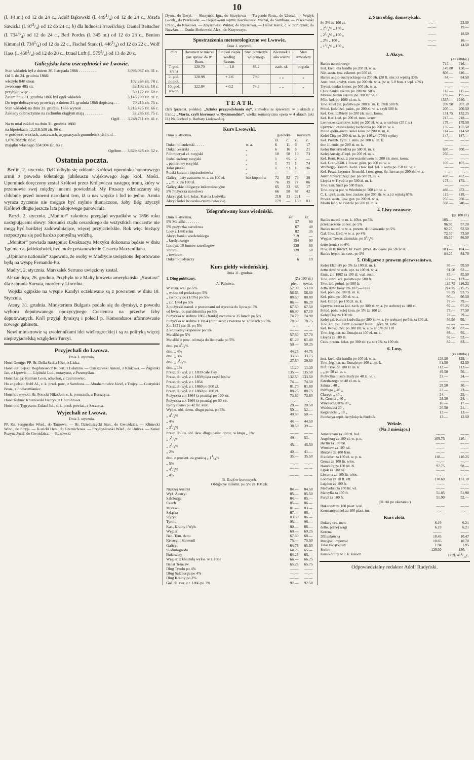10
(l. 18 m.) od 12 do 24 c., Adolf Bąkowski (l. 4491/4) od 12 do 24 c., Józefa Sawicka (l. 973/4) od 12 do 24 c.; b) dla ludności izraelickiej: Daniel Beitscher (l. 7343/4) od 12 do 24 c., Berl Pordes (l. 345 m.) od 12 do 23 c., Benion Kimmel (l. 7381/4) od 12 do 22 c., Fischel Stark (l. 4461/4) od 12 do 22 c., Wolf Hass (l. 4501/4) od 12 do 20 c., Izrael Luft (l. 5753/4) od 13 do 20 c.
Galicyjska kasa oszczędności we Lwowie.
| Stan wkładek był z dniem 30. listopada 1866 . . . . . . . . . | 3,096.037 złr. 31 c. |
| Od 1. do 24. grudnia 1866: | |
| włożyło 840 stron | 102.364 złr. 78 c. |
| zwrócono 485 str. | 52.192 złr. 18 c. |
| przybyło więc . . | 50.172 złr. 60 c. |
| Zatem dnia 31. grudnia 1866 był ogół wkładek . . . . . . . . | 3,146.209 złr. 91 c. |
| Do tego doliczywszy prowizyę z dniem 31. grudnia 1866 dopisaną . . . | 70.215 złr. 75 c. |
| Stan wkładek na dniu 31. grudnia 1866 wynosi . . . . . . . . | 3,216.425 złr. 66 c. |
| Zakłady dobroczynne na rachunku ciągłym mają . . . . . . . . . | 32,285 złr. 75 c. |
| Ogół . . . | 3,248.711 złr. 41 c. |
| Na to miał zakład na dniu 31. grudnia 1866: | |
| na hipotekach . 2,218.539 złr. 86 c. | |
| w gotówce, wexlach, zastawach, asygnacyach gmundeńskich i t. d. . 1,076.383 złr. 83 c. | |
| majątku własnego 334.904 złr. 83 c. | |
| Ogółem . . | 3,629.828 złr. 52 c. |
Ostatnia poczta.
Berlin, 2. stycznia. Dziś odbyło się oddanie Królowi upominku honorowego armii z powodu 60letniego jubileuszu wojskowego Jego król. Mości. Upominek doręczony został Królowi przez Królewicza następcę tronu, który w przemowie swej między innemi powiedział: My Prusacy odznaczamy się chlubnie przed innemi narodami tem, iż u nas wojsko i lud to jedno. Armia wyraża życzenie nie mogące być mylnie tłumaczone, żeby Bóg użyczył Królowi długie jeszcze lata pokojowego panowania.
Paryż, 2. stycznia. „Monitor“ zakończa przegląd wypadków w 1866 roku następującemi słowy: Stosunki rządu cesarskiego do wszystkich mocarstw nie mogą być bardziej zadowalniające, więcej przyjacielskie. Rok więc bieżący rozpoczyna się pod bardzo pomyślną wróżbą.
„Monitor“ powiada następnie: Ewakuacya Mexyku dokonana będzie w dniu 1go marca, jakiekolwiek być może postanowienie Cesarza Maxymiliana.
„Opinione nationale“ zapewnia, że osoby w Madrycie uwięzione deportowane będą na wyspę Fernando-Po.
Madryt, 2. stycznia. Marszałek Serrano uwięziony został.
Alexandrya, 26. grudnia. Przybyła tu z Malty korweta amerykańska „Swatara“ dla zabrania Surrata, mordercy Lincolna.
Wojska egipskie na wyspie Kandyi oczekiwane są z powrotem w dniu 18. Stycznia.
Ateny, 31. grudnia. Ministerium Bulgaris podało się do dymisyi, z powodu wyboru deputowanego opozycyjnego Crestenica na przeciw Izby deputowanych. Król przyjął dymisyą i polecił p. Komonduros uformowanie nowego gabinetu.
Nowi ministrowie są zwolennikami idei wielkogreckiej i są za polityką więcej nieprzyjacielską względem Turcyi.
Przyjechali do Lwowa.
Dnia 3. stycznia.
Hotel George: PP. Hr. Della Scalla Hier., z Liska.
Hotel europejski: Bogdanowicz Robert, z Lelatyna. — Ostaszewski Antoni, z Krakowa. — Zagórski Jan, z Lipowic. — Lipiński Lud., notaryusz, z Przemyślan.
Hotel Langa: Ratman Leon, adwokat, z Czerniowiec.
Ho angielski: Hubl Al., c. k. przeł. pow., z Sambora. — Abrahamowicz Józef, z Trójcy. — Gostyński Bron., z Podszumlaniec.
Hotel krakowski: Hr. Potocki Nikodem, c. k. porucznik, z Bursztyna.
Hotel Kuhna: Kruszewski Henryk, z Chorobrowa.
Hotel pod Tygrysem: Zulauf Jul., c. k. przeł. powiat., z Szczerca.
Wyjechali ze Lwowa.
Dnia 3. stycznia.
PP. Ks. Sanguszko Wład., do Tarnowa. — Hr. Dzieduszycki Stan., do Gwoździca. — Klimecki Winc., do Stryja. — Kozicki Hen., do Czernichowa. — Przybysławski Wład., do Unicza. — Kniaź Puzyna Józef, do Gwoździca. — Rakowski
Dyon., do Rosyi. — Skrzyński Ign., do Strzyżowa — Tergonde Rom., do Ulucza. — Wężyk Leonh., do Paszkówki. — Deputowani sejmu: Kaczkowski Michał, do Sambora. — Paszkowski Franc., do Krakowa. — Zbyszewski Wiktor, do Rzeszowa. — Haller Karol, c. k. porucznik, do Brzeżan. — Dunin-Borkowski Alex., do Krzywczyc.
Spostrzeżenia meteorologiczne we Lwowie.
Dnia 3. stycznia.
| Pora | Barometr w mierze par. sprow. do 0° Reau. | Stopień ciepła według Reaum. | Stan powietrza wilgotnego | Kierunek i siła wiatru | Stan atmosfery |
| --- | --- | --- | --- | --- | --- |
| 7. god. zrana | 320.70 | — 1.0 | 85.2 | zach. sł. | pogoda |
| 2. god. po poł. | 320.98 | + 2.6 | 79.0 | „ „ | „ |
| 10. god. wiecz. | 322.84 | + 0.2 | 74.3 | „ „ | „ |
T E A T R.
Dziś (przedst. polskie). „Sztuka przypodobania się“, komedya ze śpiewami w 3 aktach z franc.; „Marta, czyli kiermasz w Ryszmondzie“, wielka romantyczna opera w 4 aktach (akt II.) Na dochód p. Barbary Linkowskiej.
Kurs Lwowski.
| Dnia 3. stycznia. | | gotówką | | towarem | |
| | | zł. | c. | zł. | c. |
| Dukat holenderski . . . . . | w. a. | 6 | 11 | 6 | 17 |
| Dukat cesarski . . . . . | „ | 6 | 16 | 6 | 21 |
| Półimperyał zł. rosyjski | „ | 10 | 58 | 10 | 73 |
| Rubel srebrny rosyjski | „ | 1 | 95 | 2 | — |
| „ papierowy rosyjski | „ | 1 | 71 | 1 | 74 |
| Talar pruski | „ | 1 | 93 | 1 | 96 |
| Polski kurant i pięciozłotówka | „ | — | — | — | — |
| Galicyj. listy zastawne w. a. za 100 zł. | bez kuponów | 72 | 52 | 73 | 38 |
| „ „ m. k. za 100 zł. | | 76 | 19 | 77 | 06 |
| Galicyjskie obligacye indemnizacyjne | | 65 | 33 | 66 | 17 |
| 5% Pożyczka narodowa | | 66 | 58 | 67 | 42 |
| Akcye gal. kol. żelaz. Karola Ludwika | | 218 | 33 | 221 | — |
| Akcye kolei lwowsko-czerniowieckiej | | 179 | — | 180 | 83 |
Telegrafowany kurs wiedeński.
| Dnia 3. stycznia. | złr. | kr. |
| 5% Metaliki . . . . . . . | 57 | 80 |
| 5% pożyczka narodowa | 67 | 40 |
| Losy z 1860 roku | 82 | 35 |
| Akcye banku wiedeńskiego | 719 | — |
| „ kredytowego | 154 | 90 |
| Londyn, 10 funtów szterlingów | 130 | 80 |
| Srebro | 129 | 50 |
| „ towarem | — | — |
| Dukat pojedyńczy | 6 | 19 |
Kurs giełdy wiedeńskiej.
Dnia 31. grudnia
| 1. Dług publiczny. | (Za 100 zł.) | |
| A. Państwa. | pien. | towar. |
| W austr. wal. po 5% | 52.90 | 53.10 |
| „ wolne od podatku po 5% | 56.65 | 56.80 |
| „ zwrotny po (1/5%) po 5% | 88.60 | 88.80 |
| „ z r. 1864 po 5% | 86.— | 86.20 |
| Z pożyczki narod. z procentami od stycznia do lipca po 5% | 67.50 | 67.50 |
| od kwiet. do października po 5% | 66.90 | 67.10 |
| Pożyczka w srebrze 1865 (franki) zwrotna w 35 latach po 5% | 74.70 | 74.90 |
| Pożyczka w srebrze z 1864 (funt. szter.) zwrotna w 37 latach po 5% | 78.50 | 78.75 |
| Z r. 1851 ser. B. po 5% | —.— | —.— |
| Z konwersyi kuponów po 5% | —.— | —.— |
| Metaliki po 5% | 57.50 | 57.70 |
| Metaliki z proc. od maja do listopada po 5% | 61.20 | 61.40 |
| dtto. po 41/2% | 50.— | 50.25 |
| dtto. „ 4% | 44.25 | 44.75 |
| dtto. „ 3% | 33.50 | 33.75 |
| dtto. „ 21/2% | 27.50 | 29.50 |
| dtto. „ 1% | 11.20 | 11.30 |
| Przez. do wyl. z r. 1839 całe losy | 135.— | 135.50 |
| Przez. do wyl. z r. 1839 piąta część losów | 132.50 | 133.50 |
| Przez. do wyl. z r. 1854 | 74.— | 74.50 |
| Przez. do wyl. z r. 1860 po 500 zł. | 81.70 | 81.80 |
| Przez. do wyl. z r. 1860 po 100 zł. | 88.25 | 88.75 |
| Pożyczka z r. 1864 (z premią) po 100 złr. | 73.50 | 73.60 |
| Pożyczka z r. 1864 (z premią) po 50 złr. | —.— | —.— |
| Renty Como po 42 lir. aust. | 20.— | 20.50 |
| Wylos. obl. dawn. długu państ. po 5% | 50.— | 52.— |
| „ 41/2% | 49.50 | 50.— |
| „ 4% | 44.— | 44.50 |
| „ 31/2% | 38.50 | 39.— |
| Przez. do los. obl. daw. długu państ. oproc. w kraju „ 3% | —.— | —.— |
| „ 21/2% | 49.— | 51.— |
| „ 21/4% | 45.— | 45.50 |
| „ 2% | 40.— | 41.— |
| dtto. z procent. za granicą „ 11/4% | 35.— | 35.50 |
| „ 5% | —.— | —.— |
| „ 41/2% | —.— | —.— |
| „ 4% | —.— | —.— |
| B. Krajów koronnych. Obligacye indemn. po 5% za 100 złr. | | |
| Niższej Austryi | 84.— | 84.50 |
| Wyż. Austryi | 85.— | 85.50 |
| Salcburga | 84.— | 85.— |
| Czech | 85.— | 86.— |
| Morawii | 81.— | 83.— |
| Szląska | 87.— | 88.— |
| Styryi | 83.50 | 86.— |
| Tyrolu | 95.— | 98.— |
| Kar., Krainy i Wyb. | 80.— | 86.— |
| Węgier | 69.— | 69.25 |
| Ban. Tem. detto | 67.50 | 68.— |
| Kroacyi i Slawonii | 75.— | 75.50 |
| Galicyi | 64.75 | 65.50 |
| Siedmiogrodu | 64.25 | 65.— |
| Bukowiny | 64.25 | 65.— |
| Węgier. z klauzulą wylos. w r. 1867 | 66.— | 66.25 |
| Banat Temesw. | 65.25 | 65.75 |
| Dług Tyrolu po 4% | —.— | —.— |
| Dług Salcburgu po 4% | —.— | —.— |
| Dług Krainy po 2% | —.— | —.— |
| Gal. dł. zwr. z r. 1866 po 7% | 92.— | 92.50 |
2. Stan oblig. domestykaln.
| Po 3% za 100 zł. | —.— | 23.50 |
| „ 21/2% „ 100 „ | —.— | 19.— |
| „ 21/4% „ 100 „ | —.— | 18.50 |
| „ 2% „ 100 „ | —.— | 16.— |
| „ 13/4% „ 100 „ | —.— | 14.50 |
3. Akcye.
| | (Za sztukę.) | |
| Banku narodowego | 715.— | 716.— |
| Inst. kred. dla handlu po 200 zł. w. a. | 149.80 | 150.— |
| Niż.-austr. tow. eskomt. po 500 zł. | 608.— | 610.— |
| Banku anglo-austryackiego na 200 złr. (20 ft. ster.) z wpłatą 30% | 84.— | 84.50 |
| Aust. inst. kredyt. ziem. po 200 złr. w. a. (w sr. 5.0 fran. z wpł. 40%) | —.— | —.— |
| Tryest. banku komer. po 500 złr. w. a. | —.— | —.— |
| Czes. banku eskom. po 200 złr. 50% | 112.— | 115.— |
| Moraw. banku eskom. po 200 złr. w. a. | 192.— | 195.— |
| Póln. kol. po 1000 zł. m. k. | 1537.— | 1540.— |
| Tow. kolei żel. państwa po 200 zł. m. k. czyli 500 fr. | 206.90 | 207.10 |
| Połud. kolei żel. państ., po 200 zł. w. a. czyli 500 fr. | 200.— | 200.50 |
| Kol. Ces. Elżbiety po 200 złr. mon. konw. | 131.75 | 132.25 |
| Kol. Kar. Lud. po 200 zł. mon. konw. | 217.— | 218.— |
| Lwowsko-czerniow. kolej po 200 zł. w. a. w srebrze (20 f. s.) | 179.— | 179.50 |
| Uprzywil. czeska kolej zachodnia po 200 zł. w. a. | 155.— | 155.50 |
| Połud.-półn.-niem. kolei kom. po 200 zł. m. k. | 114.— | 114.50 |
| Kolei Cisy po 200 zł. m. k. po 140 zł. (70%) wpłaty | 147.— | 147.— |
| Kol. Preszb. Tyrn. I. emis. po 200 zł. m. k. | —.— | —.— |
| dtto II. emis. po 200 zł. m. k. | —.— | —.— |
| Kolej Busterhradzka po 500 zł. m. k. | 690.— | 700.— |
| Kolej Aussig.-Ciepl. po 200 zł. m. k. | 250.— | —.— |
| Kol. Bern. Ross. z pierwszeństwem po 200 złr. mon. konw. | —.— | —.— |
| Kol. Grac.-Köfl. i Towar. górn. po 200 zł. w. a. | 105.— | 107.— |
| Wolfsegg-Traunth. Kohl. i tow. kol. żel. 1 serya po 250 złr. w. a. | —.— | —.— |
| Kol. Peszt. Losonez-Neusohl. i tow. górn. Sz. Istwan po 200 złr. w. a. | —.— | —.— |
| Austr. towarz. żegl. par. po 500 zł. m. k. | 470.— | 472.— |
| Lloyda w Tryeście po 500 zł. m. k. | 173.— | 175.— |
| Tow. kan. Suez po 500 frank. | —.— | —.— |
| Tow. młyna par. w Wiedniu po 500 złr. w. a. | 468.— | 472.— |
| C. k. uprz. austr. tow. zastaw. (po 200 złr. w. a.) z wpłatą 60% | 115.— | 119.— |
| Powsz. austr. Tow. gaz. po 200 zł. w. a. | 255.— | 260.— |
| Mostu łańc. w Peszcie po 500 zł. m. k. | 338.— | 340.— |
4. Listy zastawne.
| | (za 100 zł.) | |
| Banku narod. w m. k. 10let. po 5% | 105.— | —.— |
| przeznaczone do los. po 5% | 96.90 | 97.20 |
| Banku narod. w w. a. przezn. do losowania po 5% | 92.25 | 92.50 |
| Gal. Tow. kred. w w. a. po 4% | 72.50 | 73.50 |
| Węgier. Towar. ziemskie. po 51/2% | 85.50 | 86.50 |
| detto (renta) po 6% | —.— | —.— |
| Pow. au tr. towarz. kr. ziem. przez. do losow. po 5% w sr. | 103.— | 104.— |
| Banku hypot. kr. czes. po 5% | 84.25 | 84.70 |
5. Obligacye z prawem pierwszeństwa.
| Kolej Elżbiety po 5% za 100 zł. m. k. | 99.— | 99.50 |
| detto detto w sreb. upr. za 100 zł. w. a. | 91.50 | 92.— |
| Emis. z r. 1862 za 100 zł. wal. austr. | 85.— | 85.50 |
| Tow. austr. kol. państwa po 500 fr. | 122.— | 123.— |
| Tow. kol. połud. po 500 fr. | 115.75 | 116.25 |
| detto detto bony 6% 1875—1876 | 214.75 | 215.25 |
| Kol. półn. po 100 zł. m. k. | 93.25 | 93.75 |
| Kol. półn. po 100 zł. w. a. | 90.— | 90.50 |
| Kol. Glogn. po 100 zł. m. k. | 77.— | 79.— |
| Uprzyw. czeska kol. zach. po 300 zł. w. a. (w srebrze) za 100 zł. | 97.— | 97.25 |
| Połud. półn. kolej kom. po 5% za 100 zł. | 77.— | 77.50 |
| Kolej Cisy za 100 złr. | 78.— | 79.— |
| Kolej gal. Karola Ludwika po 300 zł. w. a. (w srebrze) po 5% za 100 zł. | 98.50 | 99.— |
| Tow. kol. żel. Peszt. Losonez Neus. i górn. St. Istw. | —.— | —.— |
| Kol. lwow. czer. po 300 złr. w. a. w sr. 5% za 110 | 86.50 | 87.— |
| Tow. żeg. par. na Dunaju za 100 zł. m. k. | 93.— | 95.— |
| Lloyda za 100 zł. | 92.— | 93.— |
| Czes. przem. żelaz. po 300 złr. (w sr.) 5% za 100 złr. | 82.— | 83.— |
6. Losy.
| | (za sztukę.) | |
| Inst. kred. dla handlu po 100 zł. w. a. | 128.50 | 129.— |
| Tow. żeg. par. na Dunaju po 100 zł. m. k. | 81.50 | 82.50 |
| Poż. Trye. po 100 zł. m. k. | 112.— | 113.— |
| „ „ po 50 zł. w. a. | 49.50 | 50.— |
| Pożyczka miasta Budy po 40 zł. w. a. | 23.— | 24.— |
| Esterhazego po 40 zł. m. k. | —.— | —.— |
| Salma „ 40 „ | 29.50 | 30.— |
| Palffego „ 40 „ | 22.— | 23.— |
| Clarego „ 40 „ | 24.— | 25.— |
| St. Genois „ 40 „ | 23.50 | 24.— |
| Windischgrätza 20 „ | 16.— | 17.— |
| Waldsteina 20 „ | 20.50 | 21.— |
| Keglevicha „ 10 „ | 12.— | 13.— |
| Fundacya szpit. Arcyksięcia Rudolfa | 12.— | 12.50 |
Weksle.
(Na 3 miesiące.)
| Amsterdam za 100 zł. hol. | —.— | —.— |
| Augsburg za 100 zł. w. p. n. | 109.75 | 110.— |
| Berlin za 100 tal. | —.— | —.— |
| Wrocław za 100 tal. | —.— | —.— |
| Bruxela za 100 fran. | —.— | —.— |
| Frankfurt za 100 zł. w. p. n. | 110.— | 110.25 |
| Genua za 100 lir. włos. | —.— | —.— |
| Hamburg za 100 M. B. | 97.75 | 98.— |
| Lipsk za 100 tal. | —.— | —.— |
| Liwurna za 100 lir. włos. | —.— | —.— |
| Londyn za 10 ft. szt. | 130.60 | 131.10 |
| Lugdun za 100 fr. | —.— | —.— |
| Medyolan za 100 lir. wł. | —.— | —.— |
| Marsylia za 100 fr. | 51.85 | 51.90 |
| Paryż za 100 fr. | 51.90 | 52.— |
| (31 dni po okazaniu.) | | |
| Bukareszt za 100 piast. wol. | —.— | —.— |
| Konstantynopol za 100 piast. tur. | —.— | —.— |
Kurs złota.
| Dukaty ces. men. | 6.19 | 6.21 |
| detto. pełnej wagi | 6.19 | 6.21 |
| Korona | —.— | —.— |
| 20frankówka | 10.45 | 10.47 |
| Rosyjski imperyał | 10.65 | 10.70 |
| Talar związkowy | 1.94 | 1.95 |
| Srebro | 129.50 | 130.— |
| Kurs korony w c. k. kasach | 17 zł. 481/10c. | |
Odpowiedzialny redaktor Adolf Rudyński.